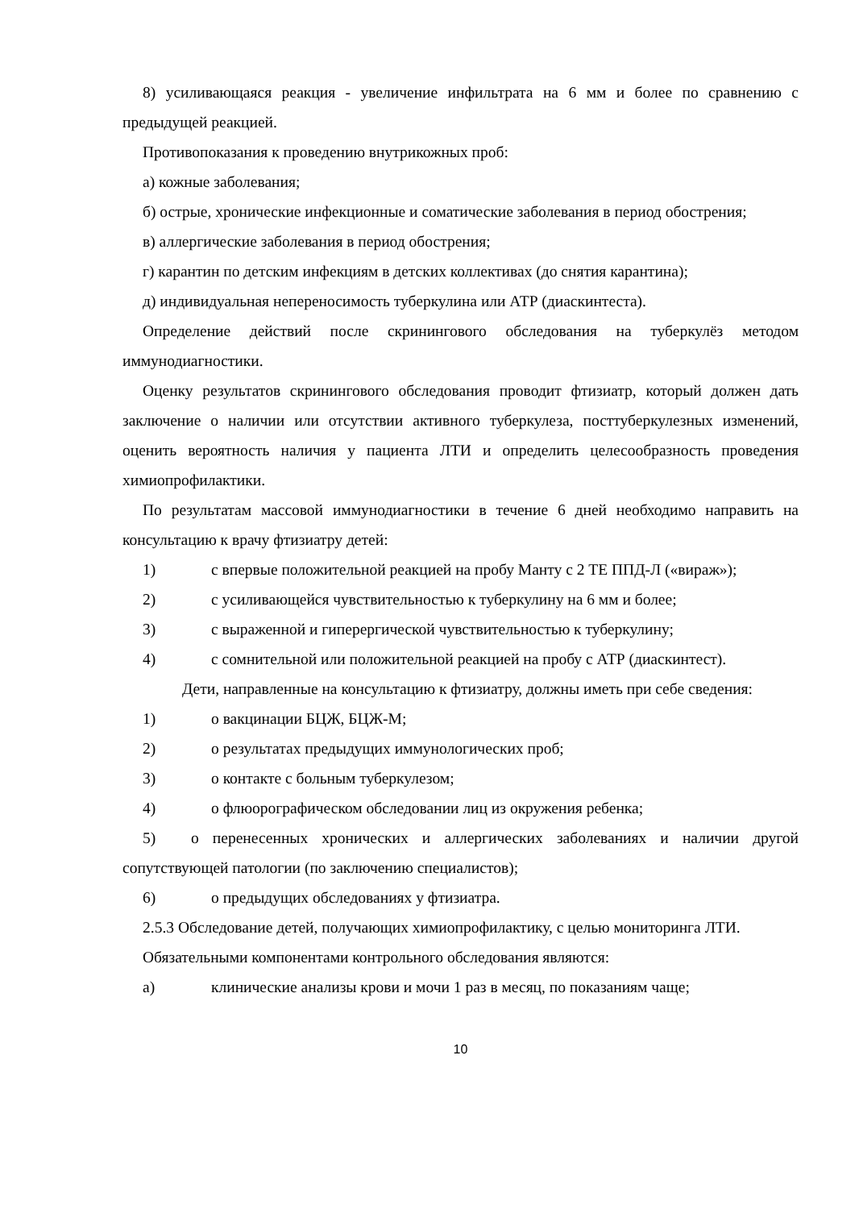8) усиливающаяся реакция - увеличение инфильтрата на 6 мм и более по сравнению с предыдущей реакцией.
Противопоказания к проведению внутрикожных проб:
а) кожные заболевания;
б) острые, хронические инфекционные и соматические заболевания в период обострения;
в) аллергические заболевания в период обострения;
г) карантин по детским инфекциям в детских коллективах (до снятия карантина);
д) индивидуальная непереносимость туберкулина или АТР (диаскинтеста).
Определение действий после скринингового обследования на туберкулёз методом иммунодиагностики.
Оценку результатов скринингового обследования проводит фтизиатр, который должен дать заключение о наличии или отсутствии активного туберкулеза, посттуберкулезных изменений, оценить вероятность наличия у пациента ЛТИ и определить целесообразность проведения химиопрофилактики.
По результатам массовой иммунодиагностики в течение 6 дней необходимо направить на консультацию к врачу фтизиатру детей:
1) с впервые положительной реакцией на пробу Манту с 2 ТЕ ППД-Л («вираж»);
2) с усиливающейся чувствительностью к туберкулину на 6 мм и более;
3) с выраженной и гиперергической чувствительностью к туберкулину;
4) с сомнительной или положительной реакцией на пробу с АТР (диаскинтест).
Дети, направленные на консультацию к фтизиатру, должны иметь при себе сведения:
1) о вакцинации БЦЖ, БЦЖ-М;
2) о результатах предыдущих иммунологических проб;
3) о контакте с больным туберкулезом;
4) о флюорографическом обследовании лиц из окружения ребенка;
5) о перенесенных хронических и аллергических заболеваниях и наличии другой сопутствующей патологии (по заключению специалистов);
6) о предыдущих обследованиях у фтизиатра.
2.5.3 Обследование детей, получающих химиопрофилактику, с целью мониторинга ЛТИ.
Обязательными компонентами контрольного обследования являются:
а) клинические анализы крови и мочи 1 раз в месяц, по показаниям чаще;
10